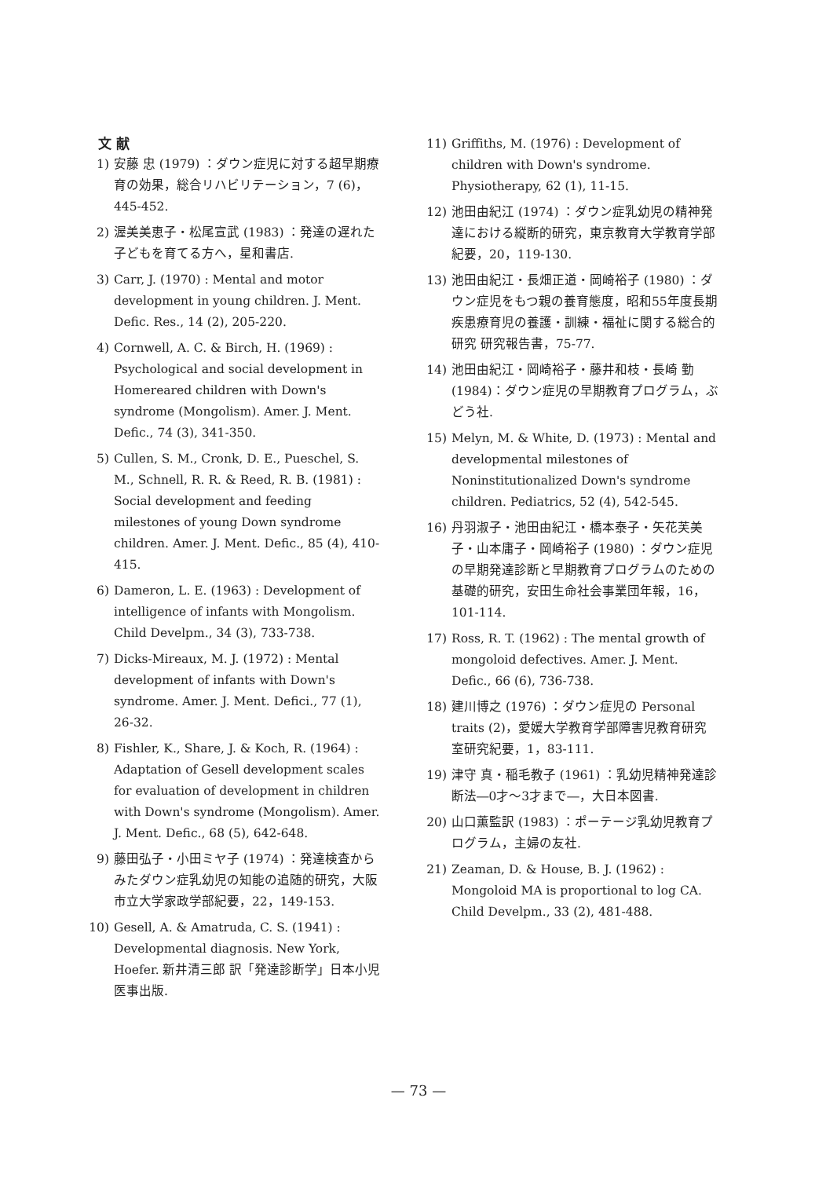文 献
1) 安藤 忠 (1979) ：ダウン症児に対する超早期療育の効果，総合リハビリテーション，7 (6)，445-452.
2) 渥美美恵子・松尾宣武 (1983) ：発達の遅れた子どもを育てる方へ，星和書店.
3) Carr, J. (1970) : Mental and motor development in young children. J. Ment. Defic. Res., 14 (2), 205-220.
4) Cornwell, A. C. & Birch, H. (1969) : Psychological and social development in Homereared children with Down's syndrome (Mongolism). Amer. J. Ment. Defic., 74 (3), 341-350.
5) Cullen, S. M., Cronk, D. E., Pueschel, S. M., Schnell, R. R. & Reed, R. B. (1981) : Social development and feeding milestones of young Down syndrome children. Amer. J. Ment. Defic., 85 (4), 410-415.
6) Dameron, L. E. (1963) : Development of intelligence of infants with Mongolism. Child Develpm., 34 (3), 733-738.
7) Dicks-Mireaux, M. J. (1972) : Mental development of infants with Down's syndrome. Amer. J. Ment. Defici., 77 (1), 26-32.
8) Fishler, K., Share, J. & Koch, R. (1964) : Adaptation of Gesell development scales for evaluation of development in children with Down's syndrome (Mongolism). Amer. J. Ment. Defic., 68 (5), 642-648.
9) 藤田弘子・小田ミヤ子 (1974) ：発達検査からみたダウン症乳幼児の知能の追随的研究，大阪市立大学家政学部紀要，22，149-153.
10) Gesell, A. & Amatruda, C. S. (1941) : Developmental diagnosis. New York, Hoefer. 新井清三郎 訳「発達診断学」日本小児医事出版.
11) Griffiths, M. (1976) : Development of children with Down's syndrome. Physiotherapy, 62 (1), 11-15.
12) 池田由紀江 (1974) ：ダウン症乳幼児の精神発達における縦断的研究，東京教育大学教育学部紀要，20，119-130.
13) 池田由紀江・長畑正道・岡崎裕子 (1980) ：ダウン症児をもつ親の養育態度，昭和55年度長期疾患療育児の養護・訓練・福祉に関する総合的研究 研究報告書，75-77.
14) 池田由紀江・岡崎裕子・藤井和枝・長崎 勤 (1984)：ダウン症児の早期教育プログラム，ぶどう社.
15) Melyn, M. & White, D. (1973) : Mental and developmental milestones of Noninstitutionalized Down's syndrome children. Pediatrics, 52 (4), 542-545.
16) 丹羽淑子・池田由紀江・橋本泰子・矢花芙美子・山本庸子・岡崎裕子 (1980) ：ダウン症児の早期発達診断と早期教育プログラムのための基礎的研究，安田生命社会事業団年報，16，101-114.
17) Ross, R. T. (1962) : The mental growth of mongoloid defectives. Amer. J. Ment. Defic., 66 (6), 736-738.
18) 建川博之 (1976) ：ダウン症児の Personal traits (2)，愛媛大学教育学部障害児教育研究室研究紀要，1，83-111.
19) 津守 真・稲毛教子 (1961) ：乳幼児精神発達診断法―0才～3才まで―，大日本図書.
20) 山口薫監訳 (1983) ：ポーテージ乳幼児教育プログラム，主婦の友社.
21) Zeaman, D. & House, B. J. (1962) : Mongoloid MA is proportional to log CA. Child Develpm., 33 (2), 481-488.
— 73 —